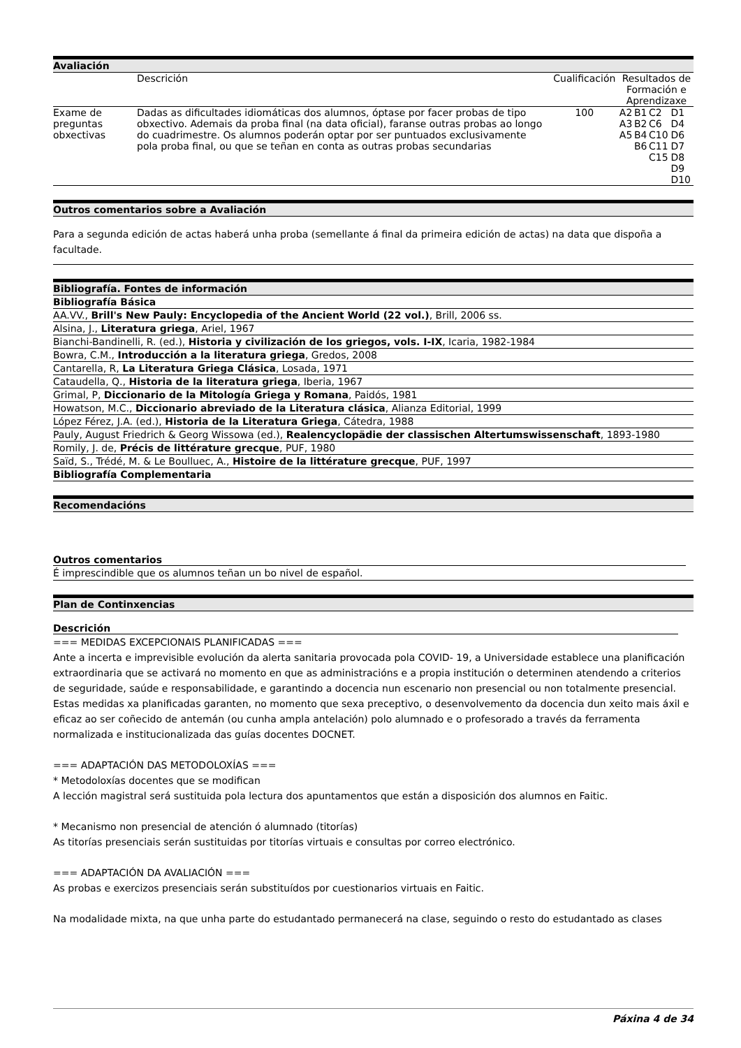Avaliación
| | Descrición | Cualificación | Resultados de Formación e Aprendizaxe | | | |
| --- | --- | --- | --- | --- | --- | --- |
| Exame de preguntas obxectivas | Dadas as dificultades idiomáticas dos alumnos, óptase por facer probas de tipo obxectivo. Ademais da proba final (na data oficial), faranse outras probas ao longo do cuadrimestre. Os alumnos poderán optar por ser puntuados exclusivamente pola proba final, ou que se teñan en conta as outras probas secundarias | 100 | A2 A3 A5 | B1 B2 B4 B6 | C2 C6 C10 C11 C15 | D1 D4 D6 D7 D8 D9 D10 |
Outros comentarios sobre a Avaliación
Para a segunda edición de actas haberá unha proba (semellante á final da primeira edición de actas) na data que dispoña a facultade.
Bibliografía. Fontes de información
Bibliografía Básica
AA.VV., Brill's New Pauly: Encyclopedia of the Ancient World (22 vol.), Brill, 2006 ss.
Alsina, J., Literatura griega, Ariel, 1967
Bianchi-Bandinelli, R. (ed.), Historia y civilización de los griegos, vols. I-IX, Icaria, 1982-1984
Bowra, C.M., Introducción a la literatura griega, Gredos, 2008
Cantarella, R, La Literatura Griega Clásica, Losada, 1971
Cataudella, Q., Historia de la literatura griega, Iberia, 1967
Grimal, P, Diccionario de la Mitología Griega y Romana, Paidós, 1981
Howatson, M.C., Diccionario abreviado de la Literatura clásica, Alianza Editorial, 1999
López Férez, J.A. (ed.), Historia de la Literatura Griega, Cátedra, 1988
Pauly, August Friedrich & Georg Wissowa (ed.), Realencyclopädie der classischen Altertumswissenschaft, 1893-1980
Romily, J. de, Précis de littérature grecque, PUF, 1980
Saïd, S., Trédé, M. & Le Boulluec, A., Histoire de la littérature grecque, PUF, 1997
Bibliografía Complementaria
Recomendacións
Outros comentarios
É imprescindible que os alumnos teñan un bo nivel de español.
Plan de Continxencias
Descrición
=== MEDIDAS EXCEPCIONAIS PLANIFICADAS ===
Ante a incerta e imprevisible evolución da alerta sanitaria provocada pola COVID- 19, a Universidade establece una planificación extraordinaria que se activará no momento en que as administracións e a propia institución o determinen atendendo a criterios de seguridade, saúde e responsabilidade, e garantindo a docencia nun escenario non presencial ou non totalmente presencial. Estas medidas xa planificadas garanten, no momento que sexa preceptivo, o desenvolvemento da docencia dun xeito mais áxil e eficaz ao ser coñecido de antemán (ou cunha ampla antelación) polo alumnado e o profesorado a través da ferramenta normalizada e institucionalizada das guías docentes DOCNET.
=== ADAPTACIÓN DAS METODOLOXÍAS ===
* Metodoloxías docentes que se modifican
A lección magistral será sustituida pola lectura dos apuntamentos que están a disposición dos alumnos en Faitic.
* Mecanismo non presencial de atención ó alumnado (titorías)
As titorías presenciais serán sustituidas por titorías virtuais e consultas por correo electrónico.
=== ADAPTACIÓN DA AVALIACIÓN ===
As probas e exercizos presenciais serán substituídos por cuestionarios virtuais en Faitic.
Na modalidade mixta, na que unha parte do estudantado permanecerá na clase, seguindo o resto do estudantado as clases
Páxina 4 de 34